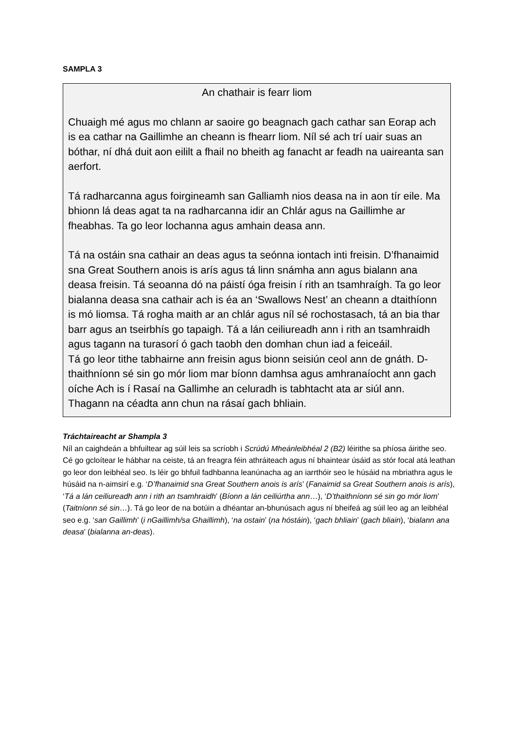SAMPLA 3
An chathair is fearr liom
Chuaigh mé agus mo chlann ar saoire go beagnach gach cathar san Eorap ach is ea cathar na Gaillimhe an cheann is fhearr liom. Níl sé ach trí uair suas an bóthar, ní dhá duit aon eililt a fhail no bheith ag fanacht ar feadh na uaireanta san aerfort.
Tá radharcanna agus foirgineamh san Galliamh nios deasa na in aon tír eile. Ma bhionn lá deas agat ta na radharcanna idir an Chlár agus na Gaillimhe ar fheabhas. Ta go leor lochanna agus amhain deasa ann.
Tá na ostáin sna cathair an deas agus ta seónna iontach inti freisin. D’fhanaimid sna Great Southern anois is arís agus tá linn snámha ann agus bialann ana deasa freisin. Tá seoanna dó na páistí óga freisin í rith an tsamhraígh. Ta go leor bialanna deasa sna cathair ach is éa an ‘Swallows Nest’ an cheann a dtaithíonn is mó liomsa. Tá rogha maith ar an chlár agus níl sé rochostasach, tá an bia thar barr agus an tseirbhís go tapaigh. Tá a lán ceiliureadh ann i rith an tsamhraidh agus tagann na turasorí ó gach taobh den domhan chun iad a feiceáil.
Tá go leor tithe tabhairne ann freisin agus bionn seisiún ceol ann de gnáth. D-thaithníonn sé sin go mór liom mar bíonn damhsa agus amhranaíocht ann gach oíche Ach is í Rasaí na Gallimhe an celuradh is tabhtacht ata ar siúl ann. Thagann na céadta ann chun na rásaí gach bhliain.
Tráchtaireacht ar Shampla 3
Níl an caighdeán a bhfuiltear ag súil leis sa scríobh i Scrúdú Mheánleibhéal 2 (B2) léirithe sa phíosa áirithe seo. Cé go gcloítear le hábhar na ceiste, tá an freagra féin athráiteach agus ní bhaintear úsáid as stór focal atá leathan go leor don leibhéal seo. Is léir go bhfuil fadhbanna leanúnacha ag an iarrthóir seo le húsáid na mbriathra agus le húsáid na n-aimsirí e.g. ‘D’fhanaimid sna Great Southern anois is arís’ (Fanaimid sa Great Southern anois is arís), ‘Tá a lán ceiliureadh ann i rith an tsamhraidh’ (Bíonn a lán ceiliúrtha ann…), ‘D’thaithníonn sé sin go mór liom’ (Taitníonn sé sin…). Tá go leor de na botúin a dhéantar an-bhunúsach agus ní bheifeá ag súil leo ag an leibhéal seo e.g. ‘san Gaillimh’ (i nGaillimh/sa Ghaillimh), ‘na ostain’ (na hóstáin), ‘gach bhliain’ (gach bliain), ‘bialann ana deasa’ (bialanna an-deas).